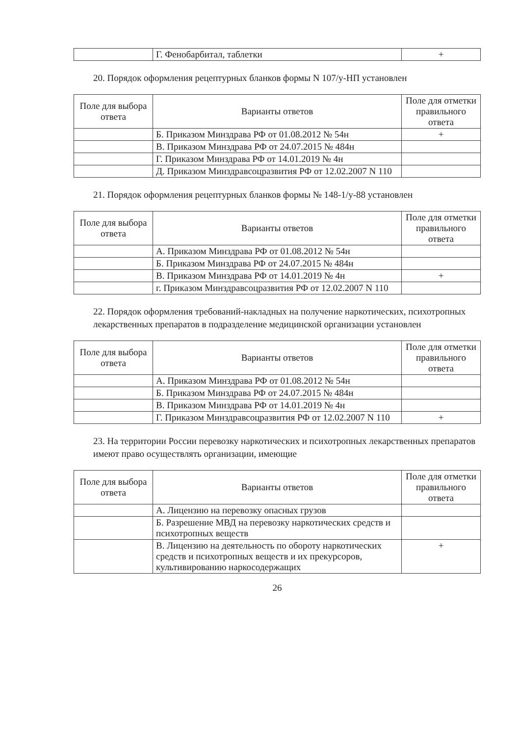| | Г. Фенобарбитал, таблетки | + |
20. Порядок оформления рецептурных бланков формы N 107/у-НП установлен
| Поле для выбора ответа | Варианты ответов | Поле для отметки правильного ответа |
| --- | --- | --- |
| | Б. Приказом Минздрава РФ от 01.08.2012 № 54н | + |
| | В. Приказом Минздрава РФ от 24.07.2015 № 484н | |
| | Г. Приказом Минздрава РФ от 14.01.2019 № 4н | |
| | Д. Приказом Минздравсоцразвития РФ от 12.02.2007 N 110 | |
21. Порядок оформления рецептурных бланков формы № 148-1/у-88 установлен
| Поле для выбора ответа | Варианты ответов | Поле для отметки правильного ответа |
| --- | --- | --- |
| | А. Приказом Минздрава РФ от 01.08.2012 № 54н | |
| | Б. Приказом Минздрава РФ от 24.07.2015 № 484н | |
| | В. Приказом Минздрава РФ от 14.01.2019 № 4н | + |
| | г. Приказом Минздравсоцразвития РФ от 12.02.2007 N 110 | |
22. Порядок оформления требований-накладных на получение наркотических, психотропных лекарственных препаратов в подразделение медицинской организации установлен
| Поле для выбора ответа | Варианты ответов | Поле для отметки правильного ответа |
| --- | --- | --- |
| | А. Приказом Минздрава РФ от 01.08.2012 № 54н | |
| | Б. Приказом Минздрава РФ от 24.07.2015 № 484н | |
| | В. Приказом Минздрава РФ от 14.01.2019 № 4н | |
| | Г. Приказом Минздравсоцразвития РФ от 12.02.2007 N 110 | + |
23. На территории России перевозку наркотических и психотропных лекарственных препаратов имеют право осуществлять организации, имеющие
| Поле для выбора ответа | Варианты ответов | Поле для отметки правильного ответа |
| --- | --- | --- |
| | А. Лицензию на перевозку опасных грузов | |
| | Б. Разрешение МВД на перевозку наркотических средств и психотропных веществ | |
| | В. Лицензию на деятельность по обороту наркотических средств и психотропных веществ и их прекурсоров, культивированию наркосодержащих | + |
26